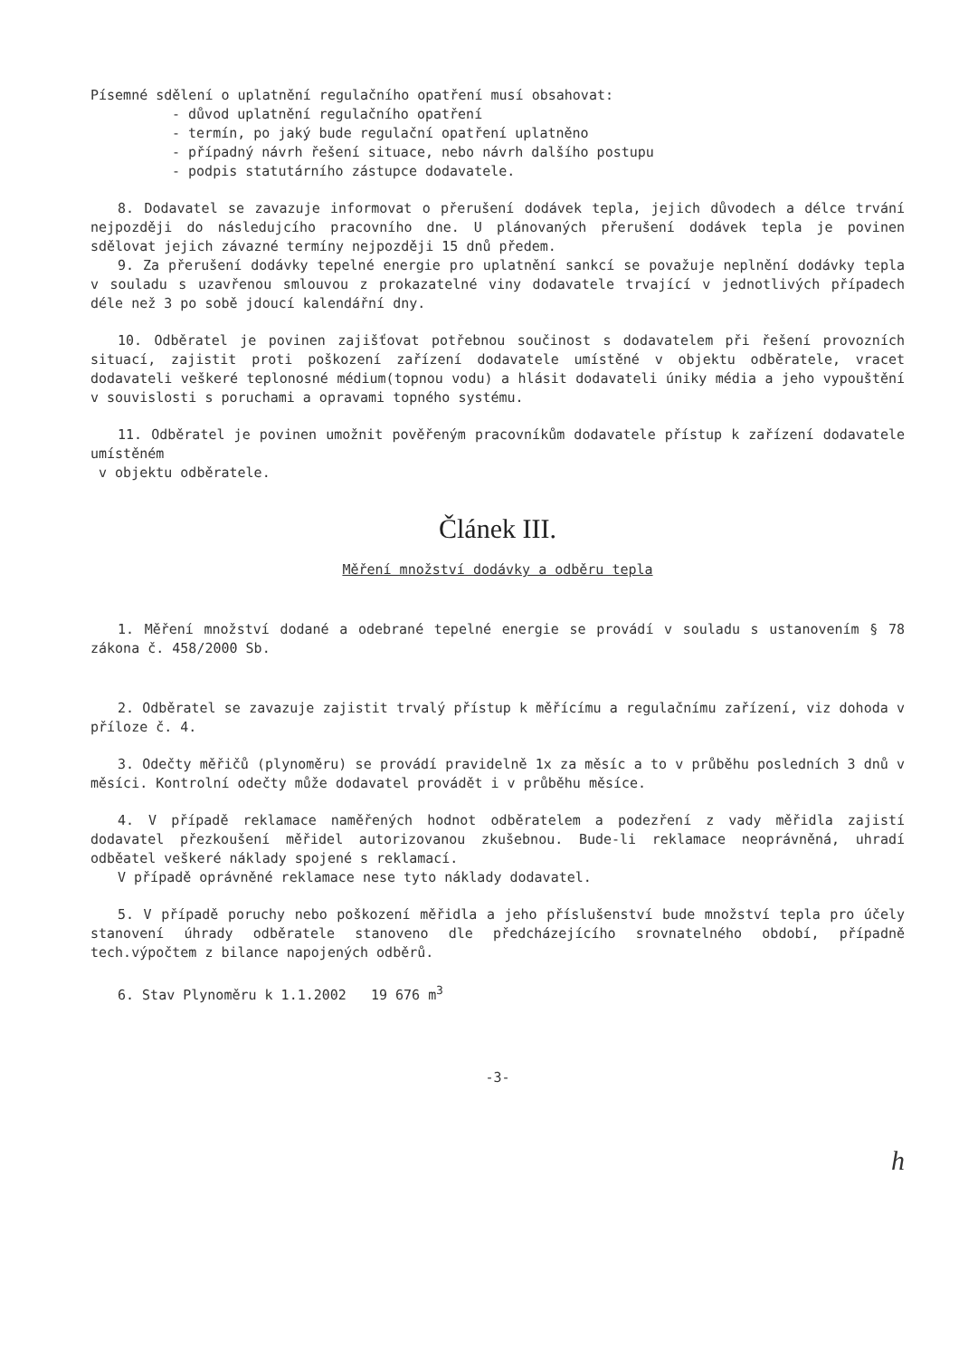Písemné sdělení o uplatnění regulačního opatření musí obsahovat:
- důvod uplatnění regulačního opatření
- termín, po jaký bude regulační opatření uplatněno
- případný návrh řešení situace, nebo návrh dalšího postupu
- podpis statutárního zástupce dodavatele.
8. Dodavatel se zavazuje informovat o přerušení dodávek tepla, jejich důvodech a délce trvání nejpozději do následujcího pracovního dne. U plánovaných přerušení dodávek tepla je povinen sdělovat jejich závazné termíny nejpozději 15 dnů předem.
9. Za přerušení dodávky tepelné energie pro uplatnění sankcí se považuje neplnění dodávky tepla v souladu s uzavřenou smlouvou z prokazatelné viny dodavatele trvající v jednotlivých případech déle než 3 po sobě jdoucí kalendářní dny.
10. Odběratel je povinen zajišťovat potřebnou součinost s dodavatelem při řešení provozních situací, zajistit proti poškození zařízení dodavatele umístěné v objektu odběratele, vracet dodavateli veškeré teplonosné médium(topnou vodu) a hlásit dodavateli úniky média a jeho vypouštění v souvislosti s poruchami a opravami topného systému.
11. Odběratel je povinen umožnit pověřeným pracovníkům dodavatele přístup k zařízení dodavatele umístěném
v objektu odběratele.
Článek III.
Měření množství dodávky a odběru tepla
1. Měření množství dodané a odebrané tepelné energie se provádí v souladu s ustanovením § 78 zákona č. 458/2000 Sb.
2. Odběratel se zavazuje zajistit trvalý přístup k měřícímu a regulačnímu zařízení, viz dohoda v příloze č. 4.
3. Odečty měřičů (plynoměru) se provádí pravidelně 1x za měsíc a to v průběhu posledních 3 dnů v měsíci. Kontrolní odečty může dodavatel provádět i v průběhu měsíce.
4. V případě reklamace naměřených hodnot odběratelem a podezření z vady měřidla zajistí dodavatel přezkoušení měřidel autorizovanou zkušebnou. Bude-li reklamace neoprávněná, uhradí odběatel veškeré náklady spojené s reklamací.
V případě oprávněné reklamace nese tyto náklady dodavatel.
5. V případě poruchy nebo poškození měřidla a jeho příslušenství bude množství tepla pro účely stanovení úhrady odběratele stanoveno dle předcházejícího srovnatelného období, případně tech.výpočtem z bilance napojených odběrů.
6. Stav Plynoměru k 1.1.2002 19 676 m<sup>3</sup>
-3-
h